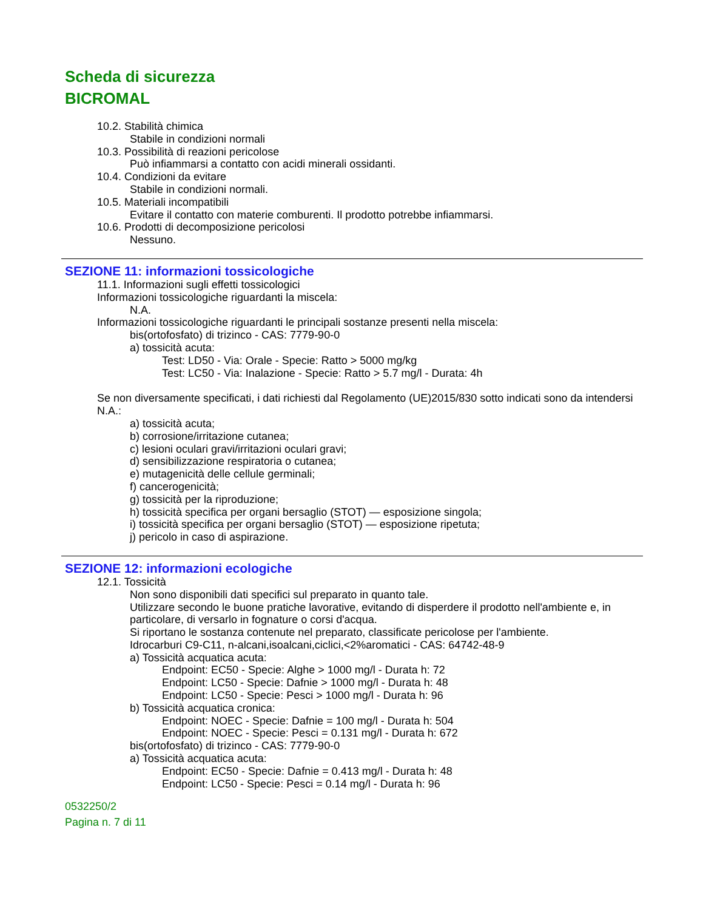Scheda di sicurezza
BICROMAL
10.2. Stabilità chimica
Stabile in condizioni normali
10.3. Possibilità di reazioni pericolose
Può infiammarsi a contatto con acidi minerali ossidanti.
10.4. Condizioni da evitare
Stabile in condizioni normali.
10.5. Materiali incompatibili
Evitare il contatto con materie comburenti. Il prodotto potrebbe infiammarsi.
10.6. Prodotti di decomposizione pericolosi
Nessuno.
SEZIONE 11: informazioni tossicologiche
11.1. Informazioni sugli effetti tossicologici
Informazioni tossicologiche riguardanti la miscela:
N.A.
Informazioni tossicologiche riguardanti le principali sostanze presenti nella miscela:
bis(ortofosfato) di trizinco - CAS: 7779-90-0
a) tossicità acuta:
Test: LD50 - Via: Orale - Specie: Ratto > 5000 mg/kg
Test: LC50 - Via: Inalazione - Specie: Ratto > 5.7 mg/l - Durata: 4h
Se non diversamente specificati, i dati richiesti dal Regolamento (UE)2015/830 sotto indicati sono da intendersi N.A.:
a) tossicità acuta;
b) corrosione/irritazione cutanea;
c) lesioni oculari gravi/irritazioni oculari gravi;
d) sensibilizzazione respiratoria o cutanea;
e) mutagenicità delle cellule germinali;
f) cancerogenicità;
g) tossicità per la riproduzione;
h) tossicità specifica per organi bersaglio (STOT) — esposizione singola;
i) tossicità specifica per organi bersaglio (STOT) — esposizione ripetuta;
j) pericolo in caso di aspirazione.
SEZIONE 12: informazioni ecologiche
12.1. Tossicità
Non sono disponibili dati specifici sul preparato in quanto tale.
Utilizzare secondo le buone pratiche lavorative, evitando di disperdere il prodotto nell'ambiente e, in particolare, di versarlo in fognature o corsi d'acqua.
Si riportano le sostanza contenute nel preparato, classificate pericolose per l'ambiente.
Idrocarburi C9-C11, n-alcani,isoalcani,ciclici,<2%aromatici - CAS: 64742-48-9
a) Tossicità acquatica acuta:
Endpoint: EC50 - Specie: Alghe > 1000 mg/l - Durata h: 72
Endpoint: LC50 - Specie: Dafnie > 1000 mg/l - Durata h: 48
Endpoint: LC50 - Specie: Pesci > 1000 mg/l - Durata h: 96
b) Tossicità acquatica cronica:
Endpoint: NOEC - Specie: Dafnie = 100 mg/l - Durata h: 504
Endpoint: NOEC - Specie: Pesci = 0.131 mg/l - Durata h: 672
bis(ortofosfato) di trizinco - CAS: 7779-90-0
a) Tossicità acquatica acuta:
Endpoint: EC50 - Specie: Dafnie = 0.413 mg/l - Durata h: 48
Endpoint: LC50 - Specie: Pesci = 0.14 mg/l - Durata h: 96
0532250/2
Pagina n. 7 di 11